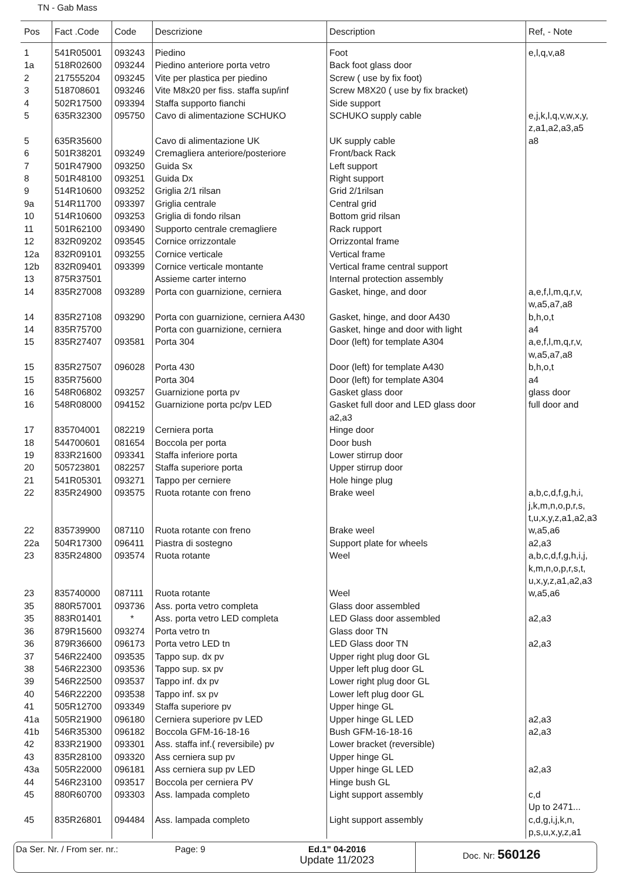TN - Gab Mass
| Pos | Fact .Code | Code | Descrizione | Description | Ref, - Note |
| --- | --- | --- | --- | --- | --- |
| 1 | 541R05001 | 093243 | Piedino | Foot | e,l,q,v,a8 |
| 1a | 518R02600 | 093244 | Piedino anteriore porta vetro | Back foot glass door | |
| 2 | 217555204 | 093245 | Vite per plastica per piedino | Screw ( use by fix foot) | |
| 3 | 518708601 | 093246 | Vite M8x20 per fiss. staffa sup/inf | Screw M8X20 ( use by fix bracket) | |
| 4 | 502R17500 | 093394 | Staffa supporto fianchi | Side support | |
| 5 | 635R32300 | 095750 | Cavo di alimentazione SCHUKO | SCHUKO supply cable | e,j,k,l,q,v,w,x,y, z,a1,a2,a3,a5 |
| 5 | 635R35600 | | Cavo di alimentazione UK | UK supply cable | a8 |
| 6 | 501R38201 | 093249 | Cremagliera anteriore/posteriore | Front/back Rack | |
| 7 | 501R47900 | 093250 | Guida Sx | Left support | |
| 8 | 501R48100 | 093251 | Guida Dx | Right support | |
| 9 | 514R10600 | 093252 | Griglia 2/1 rilsan | Grid 2/1rilsan | |
| 9a | 514R11700 | 093397 | Griglia centrale | Central grid | |
| 10 | 514R10600 | 093253 | Griglia di fondo rilsan | Bottom grid rilsan | |
| 11 | 501R62100 | 093490 | Supporto centrale cremagliere | Rack rupport | |
| 12 | 832R09202 | 093545 | Cornice orrizzontale | Orrizzontal frame | |
| 12a | 832R09101 | 093255 | Cornice verticale | Vertical frame | |
| 12b | 832R09401 | 093399 | Cornice verticale montante | Vertical frame central support | |
| 13 | 875R37501 | | Assieme carter interno | Internal protection assembly | |
| 14 | 835R27008 | 093289 | Porta con guarnizione, cerniera | Gasket, hinge, and door | a,e,f,l,m,q,r,v, w,a5,a7,a8 |
| 14 | 835R27108 | 093290 | Porta con guarnizione, cerniera A430 | Gasket, hinge, and door A430 | b,h,o,t |
| 14 | 835R75700 | | Porta con guarnizione, cerniera | Gasket, hinge and door with light | a4 |
| 15 | 835R27407 | 093581 | Porta 304 | Door (left) for template A304 | a,e,f,l,m,q,r,v, w,a5,a7,a8 |
| 15 | 835R27507 | 096028 | Porta 430 | Door (left) for template A430 | b,h,o,t |
| 15 | 835R75600 | | Porta 304 | Door (left) for template A304 | a4 |
| 16 | 548R06802 | 093257 | Guarnizione porta pv | Gasket glass door | glass door |
| 16 | 548R08000 | 094152 | Guarnizione porta pc/pv LED | Gasket full door and LED glass door a2,a3 | full door and |
| 17 | 835704001 | 082219 | Cerniera porta | Hinge door | |
| 18 | 544700601 | 081654 | Boccola per porta | Door bush | |
| 19 | 833R21600 | 093341 | Staffa inferiore porta | Lower stirrup door | |
| 20 | 505723801 | 082257 | Staffa superiore porta | Upper stirrup door | |
| 21 | 541R05301 | 093271 | Tappo per cerniere | Hole hinge plug | |
| 22 | 835R24900 | 093575 | Ruota rotante con freno | Brake weel | a,b,c,d,f,g,h,i, j,k,m,n,o,p,r,s, t,u,x,y,z,a1,a2,a3 |
| 22 | 835739900 | 087110 | Ruota rotante con freno | Brake weel | w,a5,a6 |
| 22a | 504R17300 | 096411 | Piastra di sostegno | Support plate for wheels | a2,a3 |
| 23 | 835R24800 | 093574 | Ruota rotante | Weel | a,b,c,d,f,g,h,i,j, k,m,n,o,p,r,s,t, u,x,y,z,a1,a2,a3 |
| 23 | 835740000 | 087111 | Ruota rotante | Weel | w,a5,a6 |
| 35 | 880R57001 | 093736 | Ass. porta vetro completa | Glass door assembled | |
| 35 | 883R01401 | * | Ass. porta vetro LED completa | LED Glass door assembled | a2,a3 |
| 36 | 879R15600 | 093274 | Porta vetro tn | Glass door TN | |
| 36 | 879R36600 | 096173 | Porta vetro LED tn | LED Glass door TN | a2,a3 |
| 37 | 546R22400 | 093535 | Tappo sup. dx pv | Upper right plug door GL | |
| 38 | 546R22300 | 093536 | Tappo sup. sx pv | Upper left plug door GL | |
| 39 | 546R22500 | 093537 | Tappo inf. dx pv | Lower right plug door GL | |
| 40 | 546R22200 | 093538 | Tappo inf. sx pv | Lower left plug door GL | |
| 41 | 505R12700 | 093349 | Staffa superiore pv | Upper hinge GL | |
| 41a | 505R21900 | 096180 | Cerniera superiore pv LED | Upper hinge GL LED | a2,a3 |
| 41b | 546R35300 | 096182 | Boccola GFM-16-18-16 | Bush GFM-16-18-16 | a2,a3 |
| 42 | 833R21900 | 093301 | Ass. staffa inf.( reversibile) pv | Lower bracket (reversible) | |
| 43 | 835R28100 | 093320 | Ass cerniera sup pv | Upper hinge GL | |
| 43a | 505R22000 | 096181 | Ass cerniera sup pv LED | Upper hinge GL LED | a2,a3 |
| 44 | 546R23100 | 093517 | Boccola per cerniera PV | Hinge bush GL | |
| 45 | 880R60700 | 093303 | Ass. lampada completo | Light support assembly | c,d Up to 2471... |
| 45 | 835R26801 | 094484 | Ass. lampada completo | Light support assembly | c,d,g,i,j,k,n, p,s,u,x,y,z,a1 |
Da Ser. Nr. / From ser. nr.: Page: 9 Ed.1" 04-2016
Update 11/2023
Doc. Nr: 560126